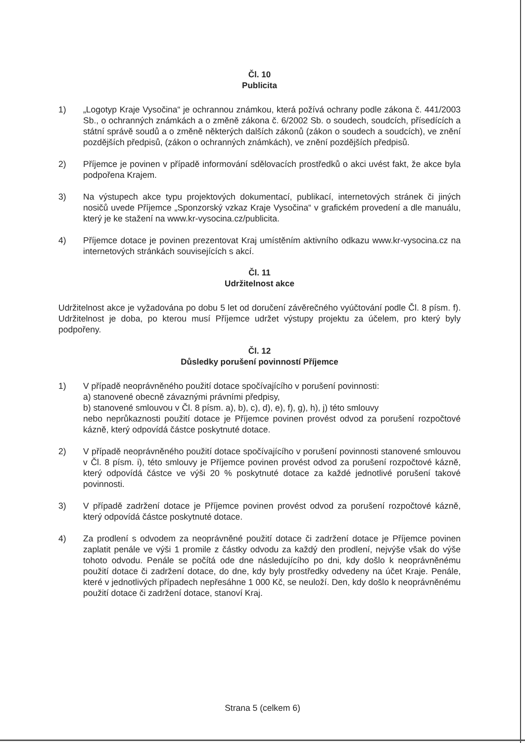Čl. 10
Publicita
1) „Logotyp Kraje Vysočina“ je ochrannou známkou, která požívá ochrany podle zákona č. 441/2003 Sb., o ochranných známkách a o změně zákona č. 6/2002 Sb. o soudech, soudcích, přísedících a státní správě soudů a o změně některých dalších zákonů (zákon o soudech a soudcích), ve znění pozdějších předpisů, (zákon o ochranných známkách), ve znění pozdějších předpisů.
2) Příjemce je povinen v případě informování sdělovacích prostředků o akci uvést fakt, že akce byla podpořena Krajem.
3) Na výstupech akce typu projektových dokumentací, publikací, internetových stránek či jiných nosičů uvede Příjemce „Sponzorský vzkaz Kraje Vysočina“ v grafickém provedení a dle manuálu, který je ke stažení na www.kr-vysocina.cz/publicita.
4) Příjemce dotace je povinen prezentovat Kraj umístěním aktivního odkazu www.kr-vysocina.cz na internetových stránkách souvisejících s akcí.
Čl. 11
Udržitelnost akce
Udržitelnost akce je vyžadována po dobu 5 let od doručení závěrečného vyúčtování podle Čl. 8 písm. f). Udržitelnost je doba, po kterou musí Příjemce udržet výstupy projektu za účelem, pro který byly podpořeny.
Čl. 12
Důsledky porušení povinností Příjemce
1) V případě neoprávněného použití dotace spočívajícího v porušení povinnosti:
a) stanovené obecně závaznými právními předpisy,
b) stanovené smlouvou v Čl. 8 písm. a), b), c), d), e), f), g), h), j) této smlouvy
nebo neprůkaznosti použití dotace je Příjemce povinen provést odvod za porušení rozpočtové kázně, který odpovídá částce poskytnuté dotace.
2) V případě neoprávněného použití dotace spočívajícího v porušení povinnosti stanovené smlouvou v Čl. 8 písm. i), této smlouvy je Příjemce povinen provést odvod za porušení rozpočtové kázně, který odpovídá částce ve výši 20 % poskytnuté dotace za každé jednotlivé porušení takové povinnosti.
3) V případě zadržení dotace je Příjemce povinen provést odvod za porušení rozpočtové kázně, který odpovídá částce poskytnuté dotace.
4) Za prodlení s odvodem za neoprávněné použití dotace či zadržení dotace je Příjemce povinen zaplatit penále ve výši 1 promile z částky odvodu za každý den prodlení, nejvýše však do výše tohoto odvodu. Penále se počítá ode dne následujícího po dni, kdy došlo k neoprávněnému použití dotace či zadržení dotace, do dne, kdy byly prostředky odvedeny na účet Kraje. Penále, které v jednotlivých případech nepřesáhne 1 000 Kč, se neuloží. Den, kdy došlo k neoprávněnému použití dotace či zadržení dotace, stanoví Kraj.
Strana 5 (celkem 6)